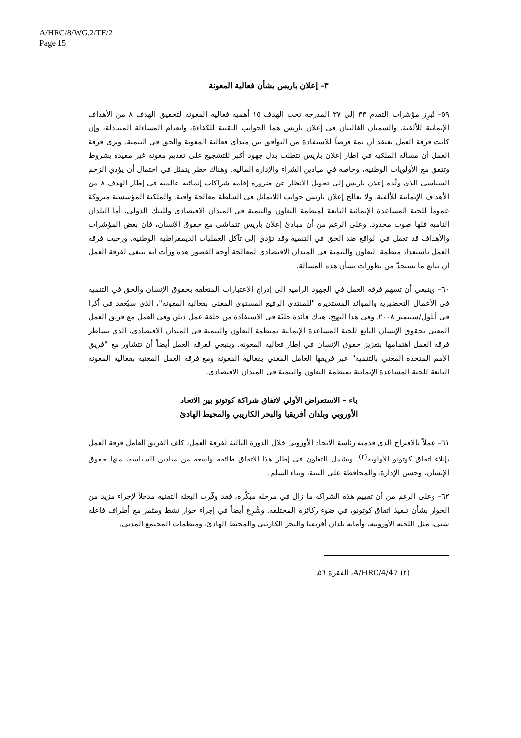A/HRC/8/WG.2/TF/2
Page 15
٣– إعلان باريس بشأن فعالية المعونة
٥٩– تُبرِز مؤشرات التقدم ٣٣ إلى ٣٧ المدرجة تحت الهدف ١٥ أهمية فعالية المعونة لتحقيق الهدف ٨ من الأهداف الإنمائية للألفية. والسمتان الغالبتان في إعلان باريس هما الجوانب التقنية للكفاءة، وانعدام المساءلة المتبادلة، وإن كانت فرقة العمل تعتقد أن ثمة فرصاً للاستفادة من التوافق بين مبدأي فعالية المعونة والحق في التنمية. وترى فرقة العمل أن مسألة الملكية في إطار إعلان باريس تتطلب بذل جهود أكبر للتشجيع على تقديم معونة غير مقيدة بشروط وتتفق مع الأولويات الوطنية، وخاصة في ميادين الشراء والإدارة المالية. وهناك خطر يتمثل في احتمال أن يؤدي الزخم السياسي الذي ولّده إعلان باريس إلى تحويل الأنظار عن ضرورة إقامة شراكات إنمائية عالمية في إطار الهدف ٨ من الأهداف الإنمائية للألفية. ولا يعالج إعلان باريس جوانب اللاتماثل في السلطة معالجة وافية. والملكية المؤسسية متروكة عموماً للجنة المساعدة الإنمائية التابعة لمنظمة التعاون والتنمية في الميدان الاقتصادي وللبنك الدولي، أما البلدان النامية فلها صوت محدود. وعلى الرغم من أن مبادئ إعلان باريس تتماشى مع حقوق الإنسان، فإن بعض المؤشرات والأهداف قد تعمل في الواقع ضد الحق في التنمية وقد تؤدي إلى تآكل العمليات الديمقراطية الوطنية. ورحبت فرقة العمل باستعداد منظمة التعاون والتنمية في الميدان الاقتصادي لمعالجة أوجه القصور هذه ورأت أنه ينبغي لفرقة العمل أن تتابع ما يستجدّ من تطورات بشأن هذه المسألة.
٦٠– وينبغي أن تسهم فرقة العمل في الجهود الرامية إلى إدراج الاعتبارات المتعلقة بحقوق الإنسان والحق في التنمية في الأعمال التحضيرية والموائد المستديرة "للمنتدى الرفيع المستوى المعني بفعالية المعونة"، الذي سيُعقد في أكرا في أيلول/سبتمبر ٢٠٠٨. وفي هذا النهج، هناك فائدة جليّة في الاستفادة من حلقة عمل دبلن وفي العمل مع فريق العمل المعني بحقوق الإنسان التابع للجنة المساعدة الإنمائية بمنظمة التعاون والتنمية في الميدان الاقتصادي، الذي يشاطر فرقة العمل اهتمامها بتعزيز حقوق الإنسان في إطار فعالية المعونة. وينبغي لفرقة العمل أيضاً أن تتشاور مع "فريق الأمم المتحدة المعني بالتنمية" عبر فريقها العامل المعني بفعالية المعونة ومع فرقة العمل المعنية بفعالية المعونة التابعة للجنة المساعدة الإنمائية بمنظمة التعاون والتنمية في الميدان الاقتصادي.
باء – الاستعراض الأولي لاتفاق شراكة كوتونو بين الاتحاد
الأوروبي وبلدان أفريقيا والبحر الكاريبي والمحيط الهادئ
٦١– عملاً بالاقتراح الذي قدمته رئاسة الاتحاد الأوروبي خلال الدورة الثالثة لفرقة العمل، كلف الفريق العامل فرقة العمل بإيلاء اتفاق كوتونو الأولوية<sup>(٢)</sup>. ويشمل التعاون في إطار هذا الاتفاق طائفة واسعة من ميادين السياسة، منها حقوق الإنسان، وحسن الإدارة، والمحافظة على البيئة، وبناء السلم.
٦٢– وعلى الرغم من أن تقييم هذه الشراكة ما زال في مرحلة مبكِّرة، فقد وفّرت البعثة التقنية مدخلاً لإجراء مزيد من الحوار بشأن تنفيذ اتفاق كوتونو، في ضوء ركائزه المختلفة. وشُرِع أيضاً في إجراء حوار نشط ومثمر مع أطراف فاعلة شتى، مثل اللجنة الأوروبية، وأمانة بلدان أفريقيا والبحر الكاريبي والمحيط الهادئ، ومنظمات المجتمع المدني.
(٢) A/HRC/4/47، الفقرة ٥٦.